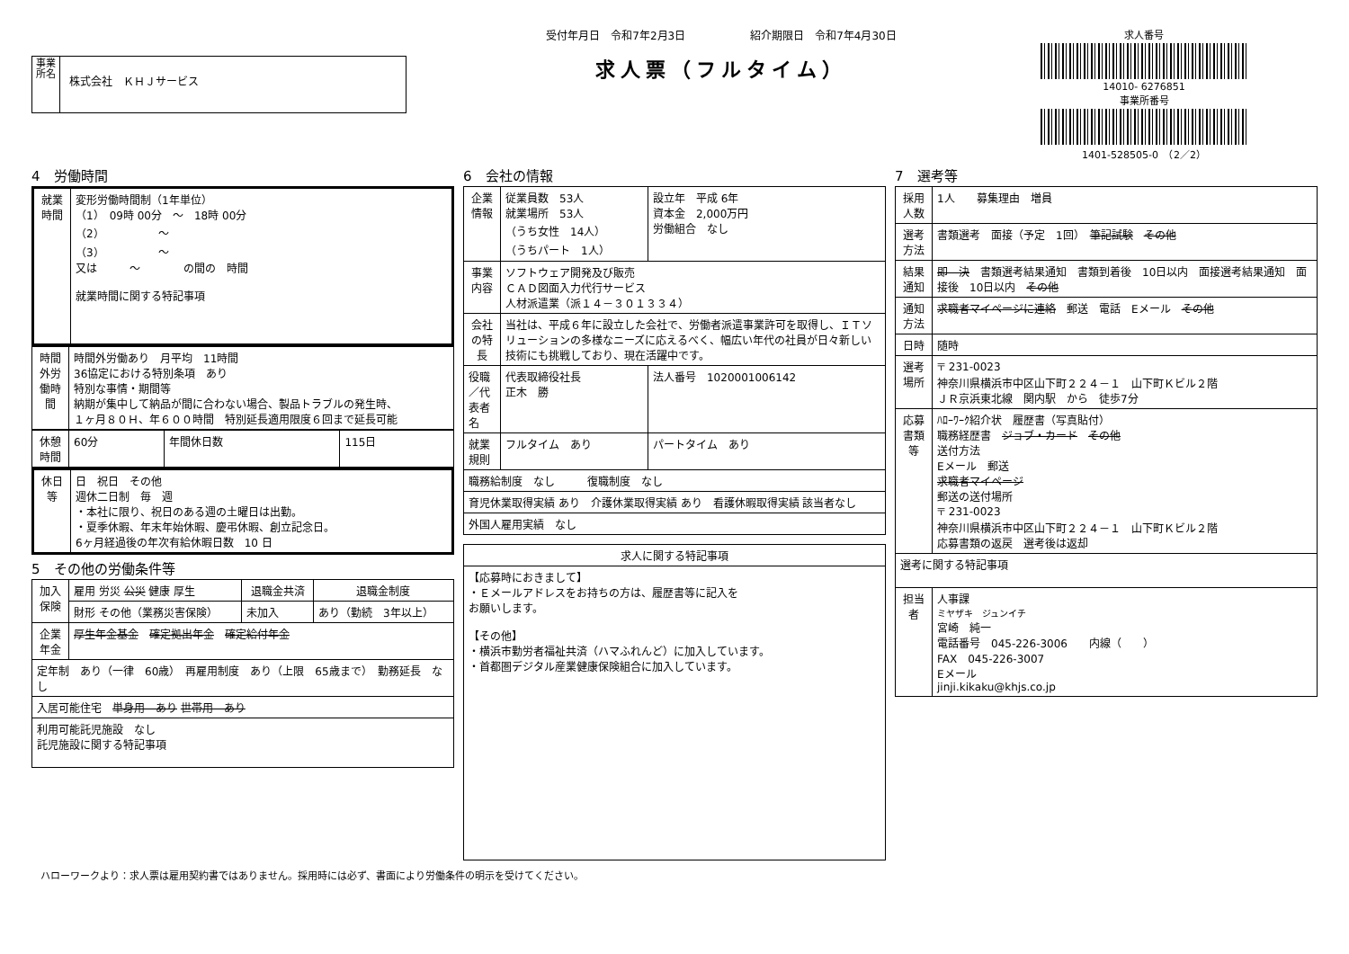事業所名
株式会社　ＫＨＪサービス
受付年月日　令和7年2月3日　　　　　　紹介期限日　令和7年4月30日
求人票（フルタイム）
求人番号
14010- 6276851
事業所番号
1401-528505-0　（2／2）
4　労働時間
| 就業時間 | 変形労働時間制（1年単位） （1） 09時 00分 ～ 18時 00分 （2） ～ （3） ～ 又は ～ の間の 時間 就業時間に関する特記事項 |
| 時間外労働時間 | 時間外労働あり 月平均 11時間 36協定における特別条項 あり 特別な事情・期間等 納期が集中して納品が間に合わない場合、製品トラブルの発生時、 １ヶ月８０Ｈ、年６００時間 特別延長適用限度６回まで延長可能 |
| 休憩時間 | 60分 | 年間休日数 | 115日 |
| 休日等 | 日 祝日 その他 週休二日制 毎 週 ・本社に限り、祝日のある週の土曜日は出勤。 ・夏季休暇、年末年始休暇、慶弔休暇、創立記念日。 6ヶ月経過後の年次有給休暇日数 10 日 |
5　その他の労働条件等
| 加入保険 | 雇用 労災 公災 健康 厚生 | 退職金共済 | 退職金制度 |
| | 財形 その他（業務災害保険） | 未加入 | あり（勤続 3年以上） |
| 企業年金 | 厚生年金基金 確定拠出年金 確定給付年金 | | |
| 定年制 あり（一律 60歳） 再雇用制度 あり（上限 65歳まで） 勤務延長 なし | | | |
| 入居可能住宅 単身用 あり 世帯用 あり | | | |
| 利用可能託児施設 なし 託児施設に関する特記事項 | | | |
6　会社の情報
| 企業情報 | 従業員数 53人 就業場所 53人 （うち女性 14人） （うちパート 1人） | 設立年 平成 6年 資本金 2,000万円 労働組合 なし |
| 事業内容 | ソフトウェア開発及び販売 ＣＡＤ図面入力代行サービス 人材派遣業（派１４－３０１３３４） | |
| 会社の特長 | 当社は、平成６年に設立した会社で、労働者派遣事業許可を取得し、ＩＴソリューションの多様なニーズに応えるべく、幅広い年代の社員が日々新しい技術にも挑戦しており、現在活躍中です。 | |
| 役職／代表者名 | 代表取締役社長 正木 勝 | 法人番号 1020001006142 |
| 就業規則 | フルタイム あり | パートタイム あり |
| 職務給制度 なし 復職制度 なし | | |
| 育児休業取得実績 あり 介護休業取得実績 あり 看護休暇取得実績 該当者なし | | |
| 外国人雇用実績 なし | | |
| 求人に関する特記事項 |
| --- |
| 【応募時におきまして】 ・Ｅメールアドレスをお持ちの方は、履歴書等に記入を お願いします。 【その他】 ・横浜市勤労者福祉共済（ハマふれんど）に加入しています。 ・首都圏デジタル産業健康保険組合に加入しています。 |
7　選考等
| 採用人数 | 1人 募集理由 増員 |
| 選考方法 | 書類選考 面接（予定 1回） 筆記試験 その他 |
| 結果通知 | 即 決 書類選考結果通知 書類到着後 10日以内 面接選考結果通知 面接後 10日以内 その他 |
| 通知方法 | 求職者マイページに連絡 郵送 電話 Eメール その他 |
| 日時 | 随時 |
| 選考場所 | 〒 231-0023 神奈川県横浜市中区山下町２２４－１ 山下町Ｋビル２階 ＪＲ京浜東北線 関内駅 から 徒歩7分 |
| 応募書類等 | ﾊﾛｰﾜｰｸ紹介状 履歴書（写真貼付） 職務経歴書 ジョブ・カード その他 送付方法 Eメール 郵送 求職者マイページ 郵送の送付場所 〒 231-0023 神奈川県横浜市中区山下町２２４－１ 山下町Ｋビル２階 応募書類の返戻 選考後は返却 |
| 選考に関する特記事項 | |
| 担当者 | 人事課 ミヤザキ ジュンイチ 宮崎 純一 電話番号 045-226-3006 内線（ ） FAX 045-226-3007 Eメール jinji.kikaku@khjs.co.jp |
ハローワークより：求人票は雇用契約書ではありません。採用時には必ず、書面により労働条件の明示を受けてください。